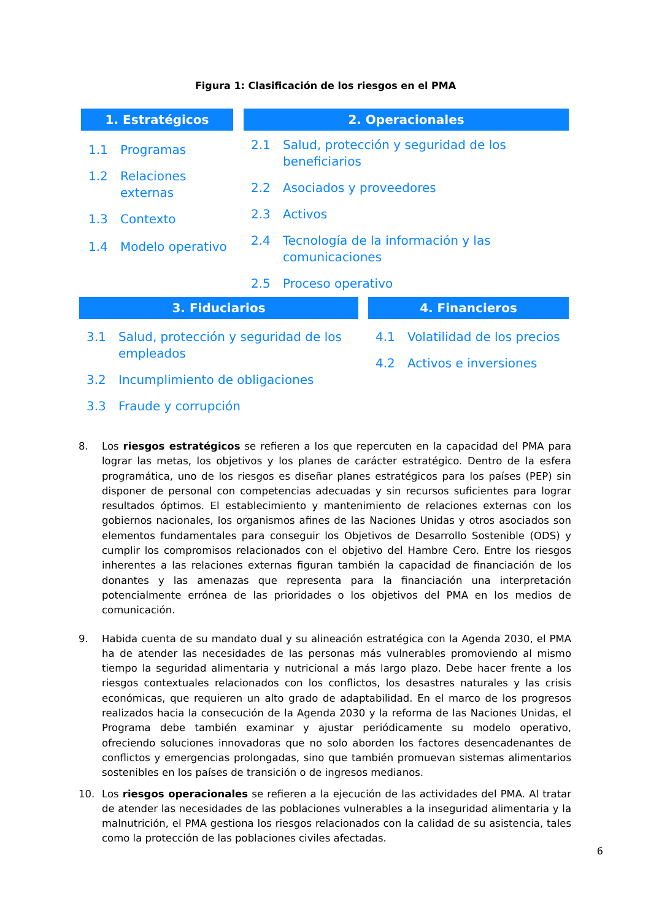Figura 1: Clasificación de los riesgos en el PMA
1. Estratégicos
1.1 Programas
1.2 Relaciones externas
1.3 Contexto
1.4 Modelo operativo
2. Operacionales
2.1 Salud, protección y seguridad de los beneficiarios
2.2 Asociados y proveedores
2.3 Activos
2.4 Tecnología de la información y las comunicaciones
2.5 Proceso operativo
3. Fiduciarios
3.1 Salud, protección y seguridad de los empleados
3.2 Incumplimiento de obligaciones
3.3 Fraude y corrupción
4. Financieros
4.1 Volatilidad de los precios
4.2 Activos e inversiones
8. Los riesgos estratégicos se refieren a los que repercuten en la capacidad del PMA para lograr las metas, los objetivos y los planes de carácter estratégico. Dentro de la esfera programática, uno de los riesgos es diseñar planes estratégicos para los países (PEP) sin disponer de personal con competencias adecuadas y sin recursos suficientes para lograr resultados óptimos. El establecimiento y mantenimiento de relaciones externas con los gobiernos nacionales, los organismos afines de las Naciones Unidas y otros asociados son elementos fundamentales para conseguir los Objetivos de Desarrollo Sostenible (ODS) y cumplir los compromisos relacionados con el objetivo del Hambre Cero. Entre los riesgos inherentes a las relaciones externas figuran también la capacidad de financiación de los donantes y las amenazas que representa para la financiación una interpretación potencialmente errónea de las prioridades o los objetivos del PMA en los medios de comunicación.
9. Habida cuenta de su mandato dual y su alineación estratégica con la Agenda 2030, el PMA ha de atender las necesidades de las personas más vulnerables promoviendo al mismo tiempo la seguridad alimentaria y nutricional a más largo plazo. Debe hacer frente a los riesgos contextuales relacionados con los conflictos, los desastres naturales y las crisis económicas, que requieren un alto grado de adaptabilidad. En el marco de los progresos realizados hacia la consecución de la Agenda 2030 y la reforma de las Naciones Unidas, el Programa debe también examinar y ajustar periódicamente su modelo operativo, ofreciendo soluciones innovadoras que no solo aborden los factores desencadenantes de conflictos y emergencias prolongadas, sino que también promuevan sistemas alimentarios sostenibles en los países de transición o de ingresos medianos.
10. Los riesgos operacionales se refieren a la ejecución de las actividades del PMA. Al tratar de atender las necesidades de las poblaciones vulnerables a la inseguridad alimentaria y la malnutrición, el PMA gestiona los riesgos relacionados con la calidad de su asistencia, tales como la protección de las poblaciones civiles afectadas.
6